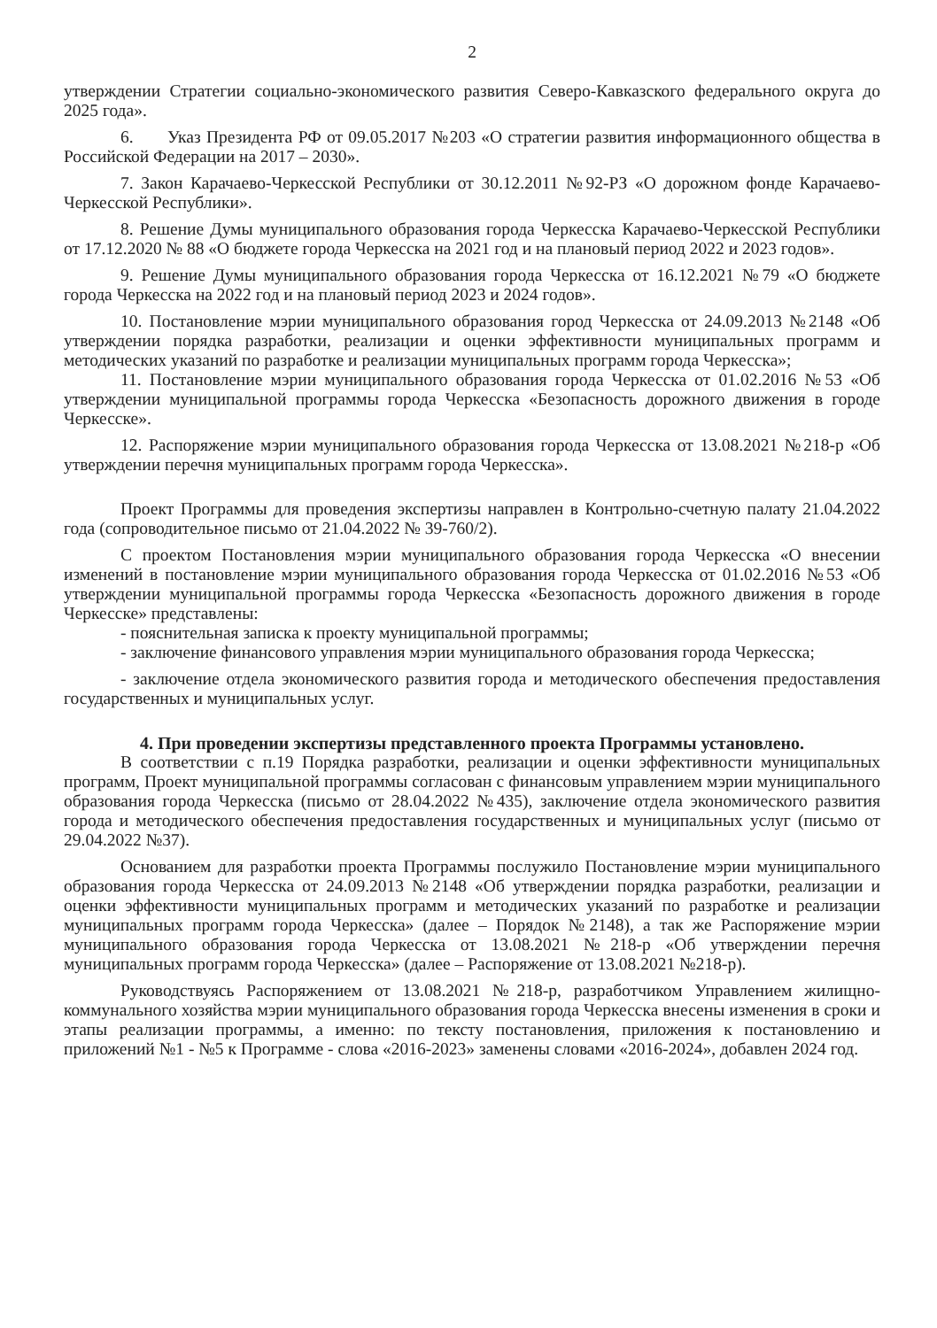2
утверждении Стратегии социально-экономического развития Северо-Кавказского федерального округа до 2025 года».
6. Указ Президента РФ от 09.05.2017 №203 «О стратегии развития информационного общества в Российской Федерации на 2017 – 2030».
7. Закон Карачаево-Черкесской Республики от 30.12.2011 №92-РЗ «О дорожном фонде Карачаево-Черкесской Республики».
8. Решение Думы муниципального образования города Черкесска Карачаево-Черкесской Республики от 17.12.2020 № 88 «О бюджете города Черкесска на 2021 год и на плановый период 2022 и 2023 годов».
9. Решение Думы муниципального образования города Черкесска от 16.12.2021 №79 «О бюджете города Черкесска на 2022 год и на плановый период 2023 и 2024 годов».
10. Постановление мэрии муниципального образования город Черкесска от 24.09.2013 №2148 «Об утверждении порядка разработки, реализации и оценки эффективности муниципальных программ и методических указаний по разработке и реализации муниципальных программ города Черкесска»;
11. Постановление мэрии муниципального образования города Черкесска от 01.02.2016 №53 «Об утверждении муниципальной программы города Черкесска «Безопасность дорожного движения в городе Черкесске».
12. Распоряжение мэрии муниципального образования города Черкесска от 13.08.2021 №218-р «Об утверждении перечня муниципальных программ города Черкесска».
Проект Программы для проведения экспертизы направлен в Контрольно-счетную палату 21.04.2022 года (сопроводительное письмо от 21.04.2022 № 39-760/2).
С проектом Постановления мэрии муниципального образования города Черкесска «О внесении изменений в постановление мэрии муниципального образования города Черкесска от 01.02.2016 №53 «Об утверждении муниципальной программы города Черкесска «Безопасность дорожного движения в городе Черкесске» представлены:
- пояснительная записка к проекту муниципальной программы;
- заключение финансового управления мэрии муниципального образования города Черкесска;
- заключение отдела экономического развития города и методического обеспечения предоставления государственных и муниципальных услуг.
4. При проведении экспертизы представленного проекта Программы установлено.
В соответствии с п.19 Порядка разработки, реализации и оценки эффективности муниципальных программ, Проект муниципальной программы согласован с финансовым управлением мэрии муниципального образования города Черкесска (письмо от 28.04.2022 №435), заключение отдела экономического развития города и методического обеспечения предоставления государственных и муниципальных услуг (письмо от 29.04.2022 №37).
Основанием для разработки проекта Программы послужило Постановление мэрии муниципального образования города Черкесска от 24.09.2013 №2148 «Об утверждении порядка разработки, реализации и оценки эффективности муниципальных программ и методических указаний по разработке и реализации муниципальных программ города Черкесска» (далее – Порядок №2148), а так же Распоряжение мэрии муниципального образования города Черкесска от 13.08.2021 №218-р «Об утверждении перечня муниципальных программ города Черкесска» (далее – Распоряжение от 13.08.2021 №218-р).
Руководствуясь Распоряжением от 13.08.2021 №218-р, разработчиком Управлением жилищно-коммунального хозяйства мэрии муниципального образования города Черкесска внесены изменения в сроки и этапы реализации программы, а именно: по тексту постановления, приложения к постановлению и приложений №1 - №5 к Программе - слова «2016-2023» заменены словами «2016-2024», добавлен 2024 год.